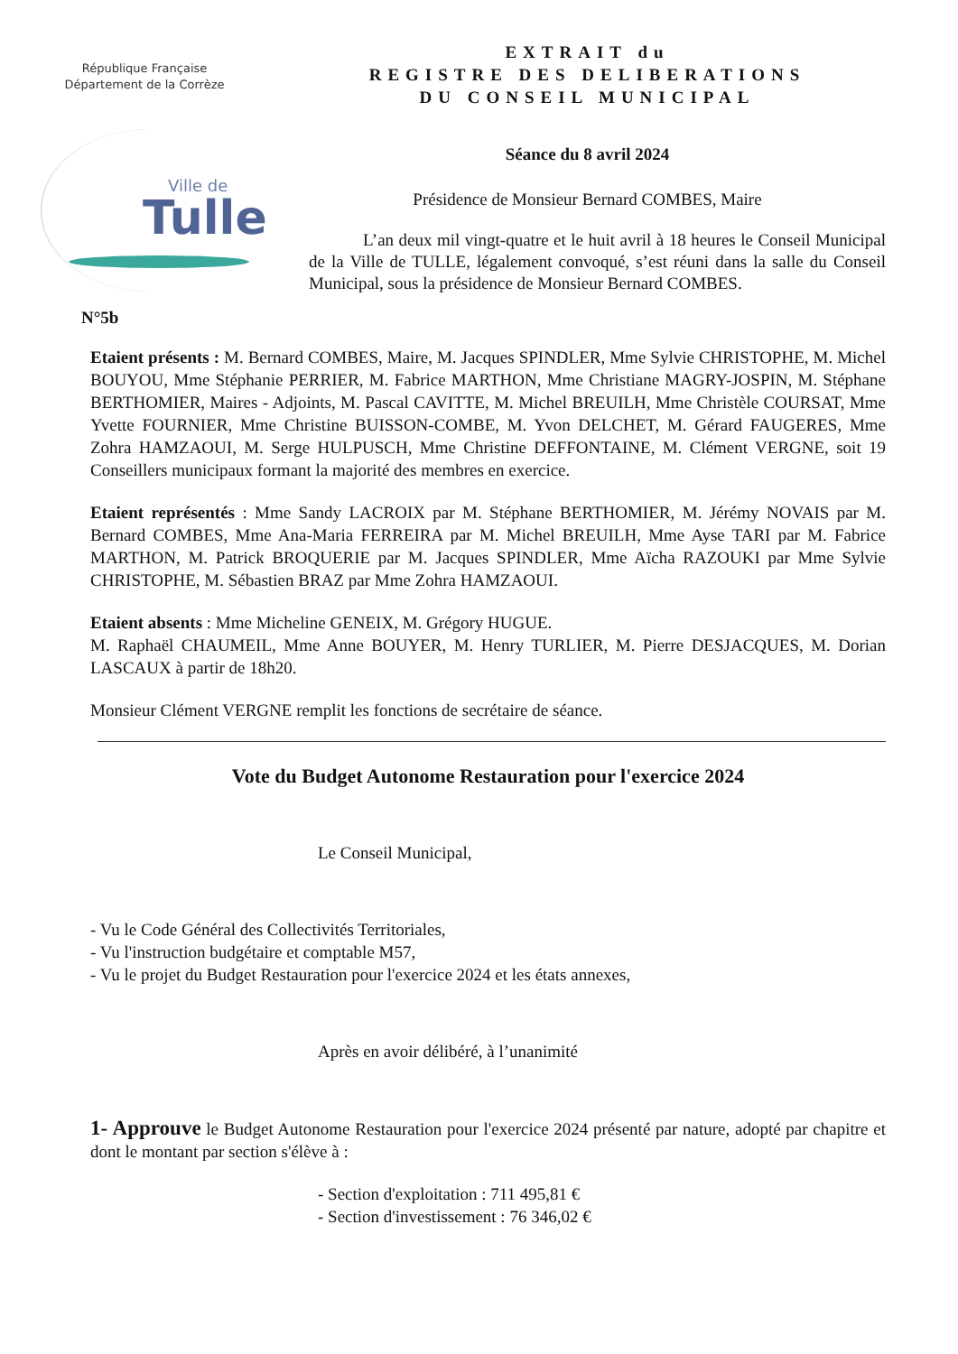République Française
Département de la Corrèze
Ville de
Tulle
N°5b
EXTRAIT du
REGISTRE DES DELIBERATIONS
DU CONSEIL MUNICIPAL
Séance du 8 avril 2024
Présidence de Monsieur Bernard COMBES, Maire
L’an deux mil vingt-quatre et le huit avril à 18 heures le Conseil Municipal de la Ville de TULLE, légalement convoqué, s’est réuni dans la salle du Conseil Municipal, sous la présidence de Monsieur Bernard COMBES.
Etaient présents : M. Bernard COMBES, Maire, M. Jacques SPINDLER, Mme Sylvie CHRISTOPHE, M. Michel BOUYOU, Mme Stéphanie PERRIER, M. Fabrice MARTHON, Mme Christiane MAGRY-JOSPIN, M. Stéphane BERTHOMIER, Maires - Adjoints, M. Pascal CAVITTE, M. Michel BREUILH, Mme Christèle COURSAT, Mme Yvette FOURNIER, Mme Christine BUISSON-COMBE, M. Yvon DELCHET, M. Gérard FAUGERES, Mme Zohra HAMZAOUI, M. Serge HULPUSCH, Mme Christine DEFFONTAINE, M. Clément VERGNE, soit 19 Conseillers municipaux formant la majorité des membres en exercice.
Etaient représentés : Mme Sandy LACROIX par M. Stéphane BERTHOMIER, M. Jérémy NOVAIS par M. Bernard COMBES, Mme Ana-Maria FERREIRA par M. Michel BREUILH, Mme Ayse TARI par M. Fabrice MARTHON, M. Patrick BROQUERIE par M. Jacques SPINDLER, Mme Aïcha RAZOUKI par Mme Sylvie CHRISTOPHE, M. Sébastien BRAZ par Mme Zohra HAMZAOUI.
Etaient absents : Mme Micheline GENEIX, M. Grégory HUGUE.
M. Raphaël CHAUMEIL, Mme Anne BOUYER, M. Henry TURLIER, M. Pierre DESJACQUES, M. Dorian LASCAUX à partir de 18h20.
Monsieur Clément VERGNE remplit les fonctions de secrétaire de séance.
Vote du Budget Autonome Restauration pour l'exercice 2024
Le Conseil Municipal,
- Vu le Code Général des Collectivités Territoriales,
- Vu l'instruction budgétaire et comptable M57,
- Vu le projet du Budget Restauration pour l'exercice 2024 et les états annexes,
Après en avoir délibéré, à l’unanimité
1- Approuve le Budget Autonome Restauration pour l'exercice 2024 présenté par nature, adopté par chapitre et dont le montant par section s'élève à :
- Section d'exploitation : 711 495,81 €
- Section d'investissement : 76 346,02 €